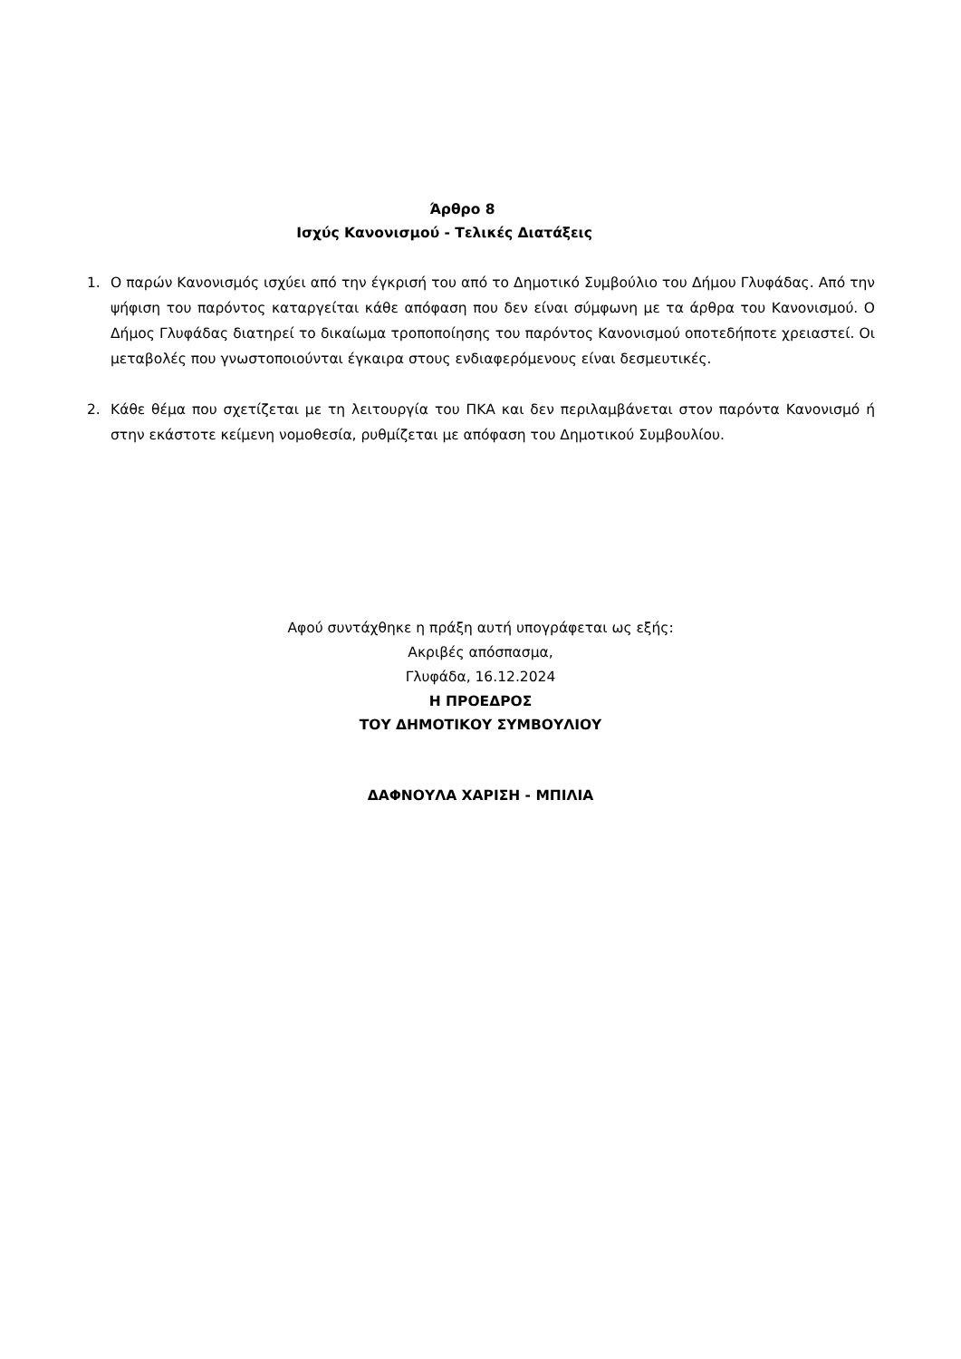Άρθρο 8
Ισχύς Κανονισμού - Τελικές Διατάξεις
1. Ο παρών Κανονισμός ισχύει από την έγκρισή του από το Δημοτικό Συμβούλιο του Δήμου Γλυφάδας. Από την ψήφιση του παρόντος καταργείται κάθε απόφαση που δεν είναι σύμφωνη με τα άρθρα του Κανονισμού. Ο Δήμος Γλυφάδας διατηρεί το δικαίωμα τροποποίησης του παρόντος Κανονισμού οποτεδήποτε χρειαστεί. Οι μεταβολές που γνωστοποιούνται έγκαιρα στους ενδιαφερόμενους είναι δεσμευτικές.
2. Κάθε θέμα που σχετίζεται με τη λειτουργία του ΠΚΑ και δεν περιλαμβάνεται στον παρόντα Κανονισμό ή στην εκάστοτε κείμενη νομοθεσία, ρυθμίζεται με απόφαση του Δημοτικού Συμβουλίου.
Αφού συντάχθηκε η πράξη αυτή υπογράφεται ως εξής:
Ακριβές απόσπασμα,
Γλυφάδα, 16.12.2024
Η ΠΡΟΕΔΡΟΣ
ΤΟΥ ΔΗΜΟΤΙΚΟΥ ΣΥΜΒΟΥΛΙΟΥ
ΔΑΦΝΟΥΛΑ ΧΑΡΙΣΗ - ΜΠΙΛΙΑ